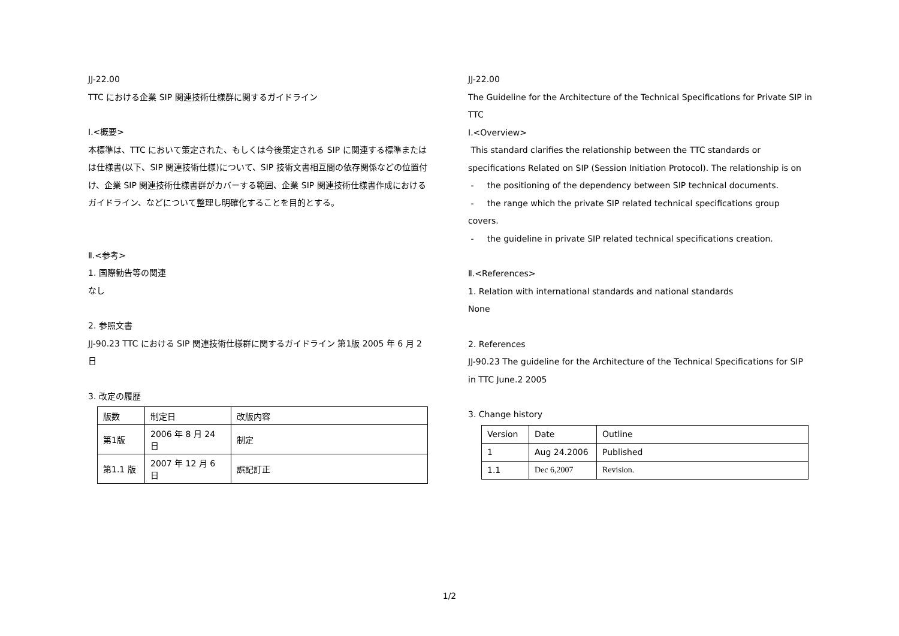JJ-22.00
TTC における企業 SIP 関連技術仕様群に関するガイドライン
Ⅰ.<概要>
本標準は、TTC において策定された、もしくは今後策定される SIP に関連する標準またはは仕様書(以下、SIP 関連技術仕様)について、SIP 技術文書相互間の依存関係などの位置付け、企業 SIP 関連技術仕様書群がカバーする範囲、企業 SIP 関連技術仕様書作成におけるガイドライン、などについて整理し明確化することを目的とする。
Ⅱ.<参考>
1. 国際勧告等の関連
なし
2. 参照文書
JJ-90.23 TTC における SIP 関連技術仕様群に関するガイドライン 第1版 2005 年 6 月 2 日
3. 改定の履歴
| 版数 | 制定日 | 改版内容 |
| 第1版 | 2006 年 8 月 24 日 | 制定 |
| 第1.1 版 | 2007 年 12 月 6 日 | 誤記訂正 |
JJ-22.00
The Guideline for the Architecture of the Technical Specifications for Private SIP in TTC
Ⅰ.<Overview>
This standard clarifies the relationship between the TTC standards or specifications Related on SIP (Session Initiation Protocol). The relationship is on
- the positioning of the dependency between SIP technical documents.
- the range which the private SIP related technical specifications group covers.
- the guideline in private SIP related technical specifications creation.
Ⅱ.<References>
1. Relation with international standards and national standards
None
2. References
JJ-90.23 The guideline for the Architecture of the Technical Specifications for SIP in TTC June.2 2005
3. Change history
| Version | Date | Outline |
| 1 | Aug 24.2006 | Published |
| 1.1 | Dec 6,2007 | Revision. |
1/2